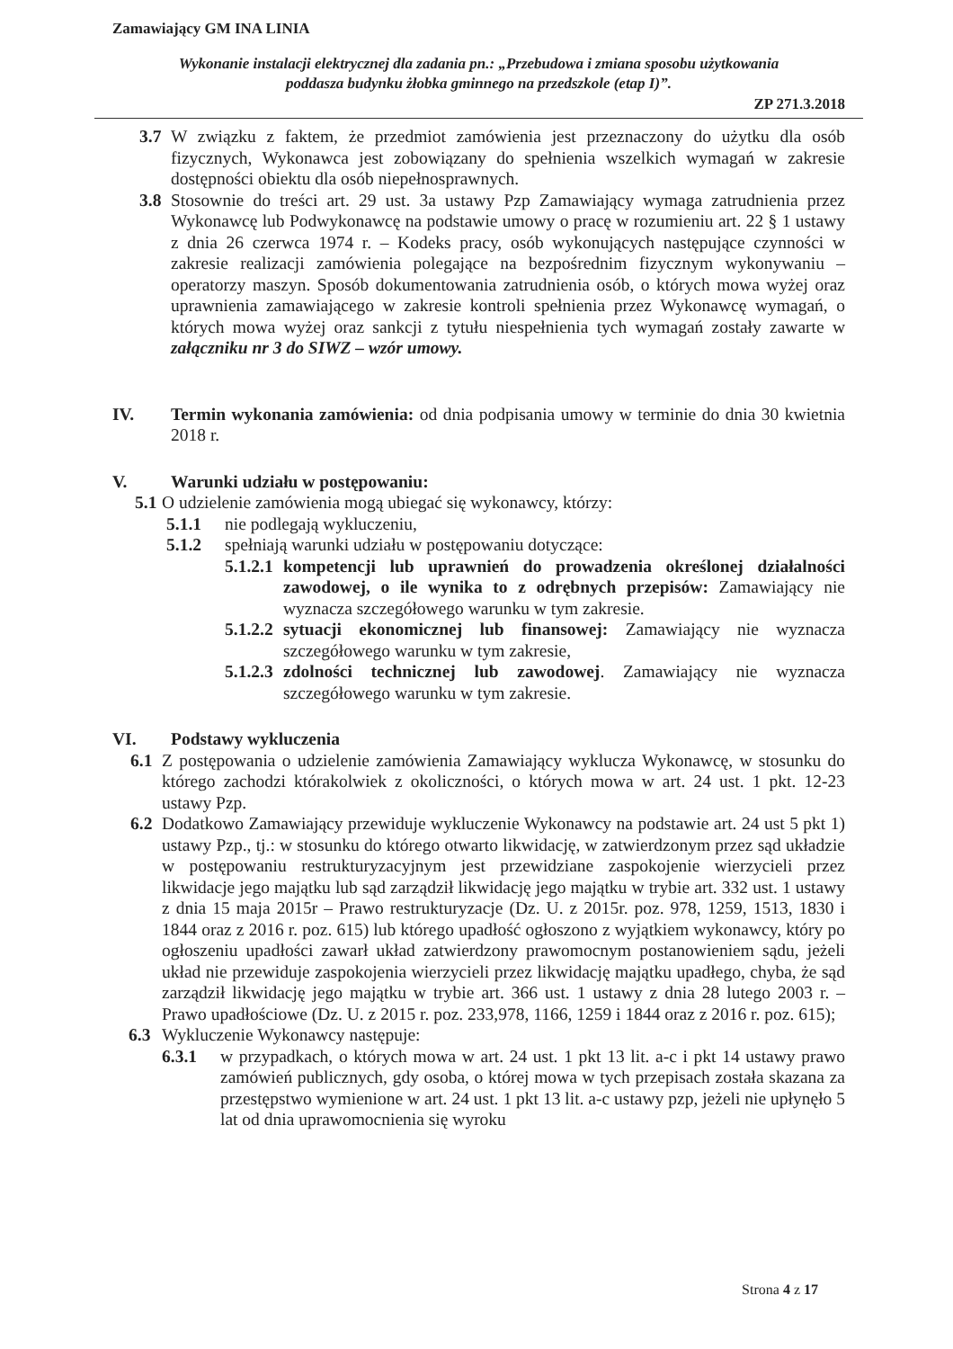Zamawiający GM INA LINIA
Wykonanie instalacji elektrycznej dla zadania pn.: „Przebudowa i zmiana sposobu użytkowania
poddasza budynku żłobka gminnego na przedszkole (etap I)”.
ZP 271.3.2018
3.7
W związku z faktem, że przedmiot zamówienia jest przeznaczony do użytku dla osób fizycznych, Wykonawca jest zobowiązany do spełnienia wszelkich wymagań w zakresie dostępności obiektu dla osób niepełnosprawnych.
3.8
Stosownie do treści art. 29 ust. 3a ustawy Pzp Zamawiający wymaga zatrudnienia przez Wykonawcę lub Podwykonawcę na podstawie umowy o pracę w rozumieniu art. 22 § 1 ustawy z dnia 26 czerwca 1974 r. – Kodeks pracy, osób wykonujących następujące czynności w zakresie realizacji zamówienia polegające na bezpośrednim fizycznym wykonywaniu – operatorzy maszyn. Sposób dokumentowania zatrudnienia osób, o których mowa wyżej oraz uprawnienia zamawiającego w zakresie kontroli spełnienia przez Wykonawcę wymagań, o których mowa wyżej oraz sankcji z tytułu niespełnienia tych wymagań zostały zawarte w załączniku nr 3 do SIWZ – wzór umowy.
IV. Termin wykonania zamówienia: od dnia podpisania umowy w terminie do dnia 30 kwietnia 2018 r.
V. Warunki udziału w postępowaniu:
5.1
O udzielenie zamówienia mogą ubiegać się wykonawcy, którzy:
5.1.1 nie podlegają wykluczeniu,
5.1.2 spełniają warunki udziału w postępowaniu dotyczące:
5.1.2.1
kompetencji lub uprawnień do prowadzenia określonej działalności zawodowej, o ile wynika to z odrębnych przepisów: Zamawiający nie wyznacza szczegółowego warunku w tym zakresie.
5.1.2.2
sytuacji ekonomicznej lub finansowej: Zamawiający nie wyznacza szczegółowego warunku w tym zakresie,
5.1.2.3
zdolności technicznej lub zawodowej. Zamawiający nie wyznacza szczegółowego warunku w tym zakresie.
VI. Podstawy wykluczenia
6.1
Z postępowania o udzielenie zamówienia Zamawiający wyklucza Wykonawcę, w stosunku do którego zachodzi którakolwiek z okoliczności, o których mowa w art. 24 ust. 1 pkt. 12-23 ustawy Pzp.
6.2
Dodatkowo Zamawiający przewiduje wykluczenie Wykonawcy na podstawie art. 24 ust 5 pkt 1) ustawy Pzp., tj.: w stosunku do którego otwarto likwidację, w zatwierdzonym przez sąd układzie w postępowaniu restrukturyzacyjnym jest przewidziane zaspokojenie wierzycieli przez likwidacje jego majątku lub sąd zarządził likwidację jego majątku w trybie art. 332 ust. 1 ustawy z dnia 15 maja 2015r – Prawo restrukturyzacje (Dz. U. z 2015r. poz. 978, 1259, 1513, 1830 i 1844 oraz z 2016 r. poz. 615) lub którego upadłość ogłoszono z wyjątkiem wykonawcy, który po ogłoszeniu upadłości zawarł układ zatwierdzony prawomocnym postanowieniem sądu, jeżeli układ nie przewiduje zaspokojenia wierzycieli przez likwidację majątku upadłego, chyba, że sąd zarządził likwidację jego majątku w trybie art. 366 ust. 1 ustawy z dnia 28 lutego 2003 r. – Prawo upadłościowe (Dz. U. z 2015 r. poz. 233,978, 1166, 1259 i 1844 oraz z 2016 r. poz. 615);
6.3 Wykluczenie Wykonawcy następuje:
6.3.1 w przypadkach, o których mowa w art. 24 ust. 1 pkt 13 lit. a-c i pkt 14 ustawy prawo zamówień publicznych, gdy osoba, o której mowa w tych przepisach została skazana za przestępstwo wymienione w art. 24 ust. 1 pkt 13 lit. a-c ustawy pzp, jeżeli nie upłynęło 5 lat od dnia uprawomocnienia się wyroku
Strona 4 z 17